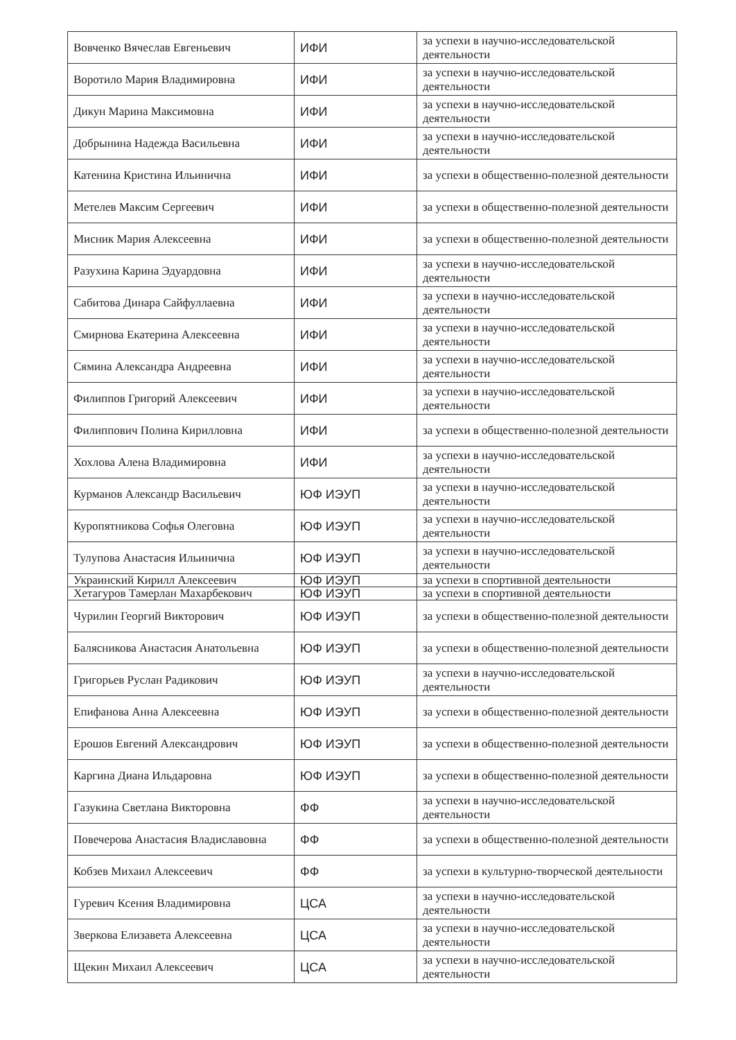| Вовченко Вячеслав Евгеньевич | ИФИ | за успехи в научно-исследовательской деятельности |
| Воротило Мария Владимировна | ИФИ | за успехи в научно-исследовательской деятельности |
| Дикун Марина Максимовна | ИФИ | за успехи в научно-исследовательской деятельности |
| Добрынина Надежда Васильевна | ИФИ | за успехи в научно-исследовательской деятельности |
| Катенина Кристина Ильинична | ИФИ | за успехи в общественно-полезной деятельности |
| Метелев Максим Сергеевич | ИФИ | за успехи в общественно-полезной деятельности |
| Мисник Мария Алексеевна | ИФИ | за успехи в общественно-полезной деятельности |
| Разухина Карина Эдуардовна | ИФИ | за успехи в научно-исследовательской деятельности |
| Сабитова Динара Сайфуллаевна | ИФИ | за успехи в научно-исследовательской деятельности |
| Смирнова Екатерина Алексеевна | ИФИ | за успехи в научно-исследовательской деятельности |
| Сямина Александра Андреевна | ИФИ | за успехи в научно-исследовательской деятельности |
| Филиппов Григорий Алексеевич | ИФИ | за успехи в научно-исследовательской деятельности |
| Филиппович Полина Кирилловна | ИФИ | за успехи в общественно-полезной деятельности |
| Хохлова Алена Владимировна | ИФИ | за успехи в научно-исследовательской деятельности |
| Курманов Александр Васильевич | ЮФ ИЭУП | за успехи в научно-исследовательской деятельности |
| Куропятникова Софья Олеговна | ЮФ ИЭУП | за успехи в научно-исследовательской деятельности |
| Тулупова Анастасия Ильинична | ЮФ ИЭУП | за успехи в научно-исследовательской деятельности |
| Украинский Кирилл Алексеевич | ЮФ ИЭУП | за успехи в спортивной деятельности |
| Хетагуров Тамерлан Махарбекович | ЮФ ИЭУП | за успехи в спортивной деятельности |
| Чурилин Георгий Викторович | ЮФ ИЭУП | за успехи в общественно-полезной деятельности |
| Балясникова Анастасия Анатольевна | ЮФ ИЭУП | за успехи в общественно-полезной деятельности |
| Григорьев Руслан Радикович | ЮФ ИЭУП | за успехи в научно-исследовательской деятельности |
| Епифанова Анна Алексеевна | ЮФ ИЭУП | за успехи в общественно-полезной деятельности |
| Ерошов Евгений Александрович | ЮФ ИЭУП | за успехи в общественно-полезной деятельности |
| Каргина Диана Ильдаровна | ЮФ ИЭУП | за успехи в общественно-полезной деятельности |
| Газукина Светлана Викторовна | ФФ | за успехи в научно-исследовательской деятельности |
| Повечерова Анастасия Владиславовна | ФФ | за успехи в общественно-полезной деятельности |
| Кобзев Михаил Алексеевич | ФФ | за успехи в культурно-творческой деятельности |
| Гуревич Ксения Владимировна | ЦСА | за успехи в научно-исследовательской деятельности |
| Зверкова Елизавета Алексеевна | ЦСА | за успехи в научно-исследовательской деятельности |
| Щекин Михаил Алексеевич | ЦСА | за успехи в научно-исследовательской деятельности |